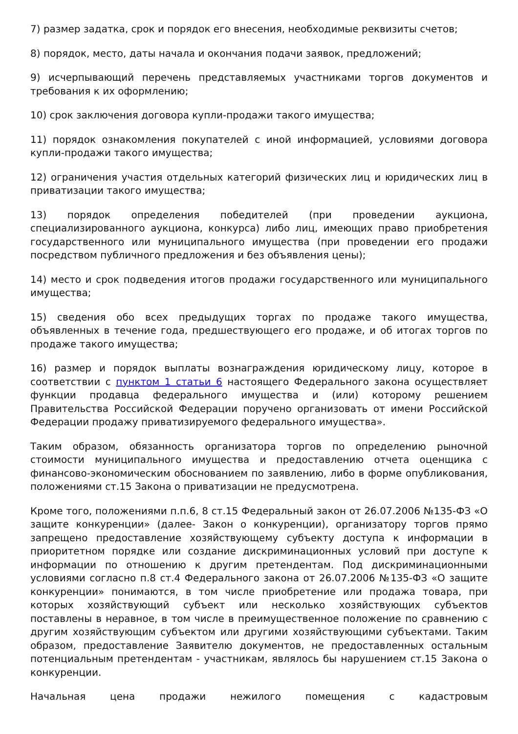7) размер задатка, срок и порядок его внесения, необходимые реквизиты счетов;
8) порядок, место, даты начала и окончания подачи заявок, предложений;
9) исчерпывающий перечень представляемых участниками торгов документов и требования к их оформлению;
10) срок заключения договора купли-продажи такого имущества;
11) порядок ознакомления покупателей с иной информацией, условиями договора купли-продажи такого имущества;
12) ограничения участия отдельных категорий физических лиц и юридических лиц в приватизации такого имущества;
13) порядок определения победителей (при проведении аукциона, специализированного аукциона, конкурса) либо лиц, имеющих право приобретения государственного или муниципального имущества (при проведении его продажи посредством публичного предложения и без объявления цены);
14) место и срок подведения итогов продажи государственного или муниципального имущества;
15) сведения обо всех предыдущих торгах по продаже такого имущества, объявленных в течение года, предшествующего его продаже, и об итогах торгов по продаже такого имущества;
16) размер и порядок выплаты вознаграждения юридическому лицу, которое в соответствии с пунктом 1 статьи 6 настоящего Федерального закона осуществляет функции продавца федерального имущества и (или) которому решением Правительства Российской Федерации поручено организовать от имени Российской Федерации продажу приватизируемого федерального имущества».
Таким образом, обязанность организатора торгов по определению рыночной стоимости муниципального имущества и предоставлению отчета оценщика с финансово-экономическим обоснованием по заявлению, либо в форме опубликования, положениями ст.15 Закона о приватизации не предусмотрена.
Кроме того, положениями п.п.6, 8 ст.15 Федеральный закон от 26.07.2006 №135-ФЗ «О защите конкуренции» (далее- Закон о конкуренции), организатору торгов прямо запрещено предоставление хозяйствующему субъекту доступа к информации в приоритетном порядке или создание дискриминационных условий при доступе к информации по отношению к другим претендентам. Под дискриминационными условиями согласно п.8 ст.4 Федерального закона от 26.07.2006 №135-ФЗ «О защите конкуренции» понимаются, в том числе приобретение или продажа товара, при которых хозяйствующий субъект или несколько хозяйствующих субъектов поставлены в неравное, в том числе в преимущественное положение по сравнению с другим хозяйствующим субъектом или другими хозяйствующими субъектами. Таким образом, предоставление Заявителю документов, не предоставленных остальным потенциальным претендентам - участникам, являлось бы нарушением ст.15 Закона о конкуренции.
Начальная цена продажи нежилого помещения с кадастровым